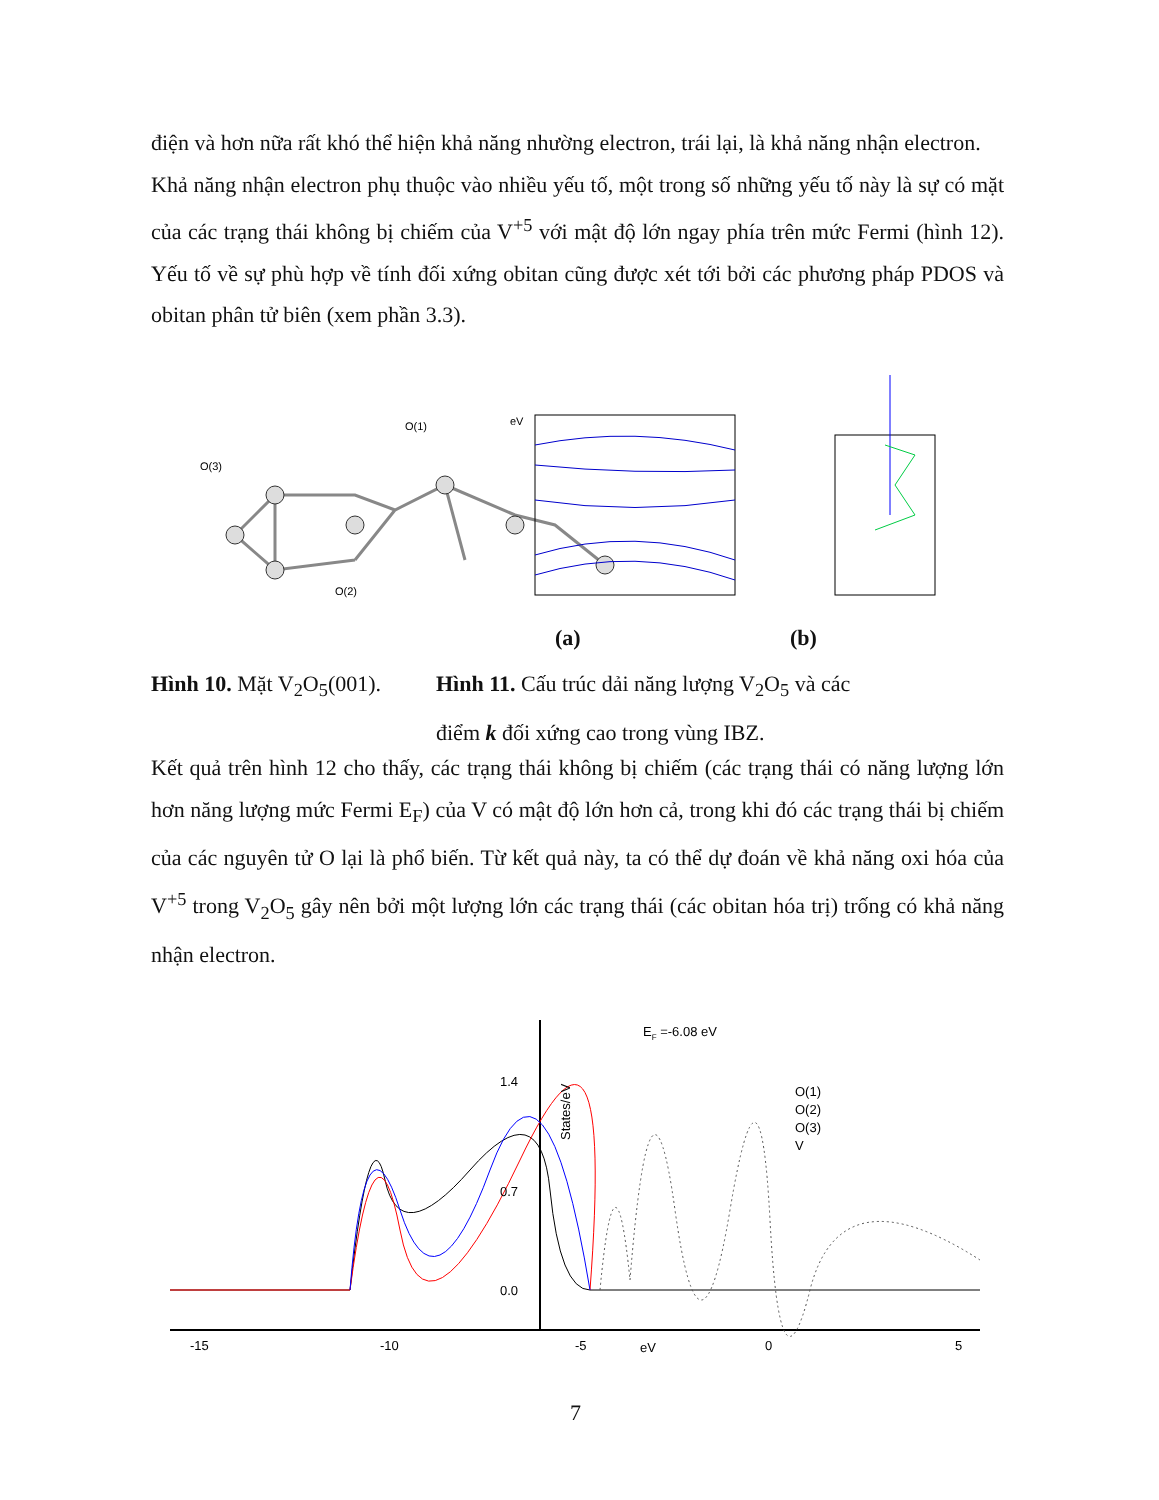điện và hơn nữa rất khó thể hiện khả năng nhường electron, trái lại, là khả năng nhận electron.
Khả năng nhận electron phụ thuộc vào nhiều yếu tố, một trong số những yếu tố này là sự có mặt của các trạng thái không bị chiếm của V<sup>+5</sup> với mật độ lớn ngay phía trên mức Fermi (hình 12). Yếu tố về sự phù hợp về tính đối xứng obitan cũng được xét tới bởi các phương pháp PDOS và obitan phân tử biên (xem phần 3.3).
O(1)
O(3)
O(2)
eV
(a) (b)
Hình 10. Mặt V<sub>2</sub>O<sub>5</sub>(001).
Hình 11. Cấu trúc dải năng lượng V<sub>2</sub>O<sub>5</sub> và các
điểm k đối xứng cao trong vùng IBZ.
Kết quả trên hình 12 cho thấy, các trạng thái không bị chiếm (các trạng thái có năng lượng lớn hơn năng lượng mức Fermi E<sub>F</sub>) của V có mật độ lớn hơn cả, trong khi đó các trạng thái bị chiếm của các nguyên tử O lại là phổ biến. Từ kết quả này, ta có thể dự đoán về khả năng oxi hóa của V<sup>+5</sup> trong V<sub>2</sub>O<sub>5</sub> gây nên bởi một lượng lớn các trạng thái (các obitan hóa trị) trống có khả năng nhận electron.
EF =-6.08 eV
1.4
0.7
0.0
States/eV
O(1)
O(2)
O(3)
V
-15
-10
-5
eV
0
5
7